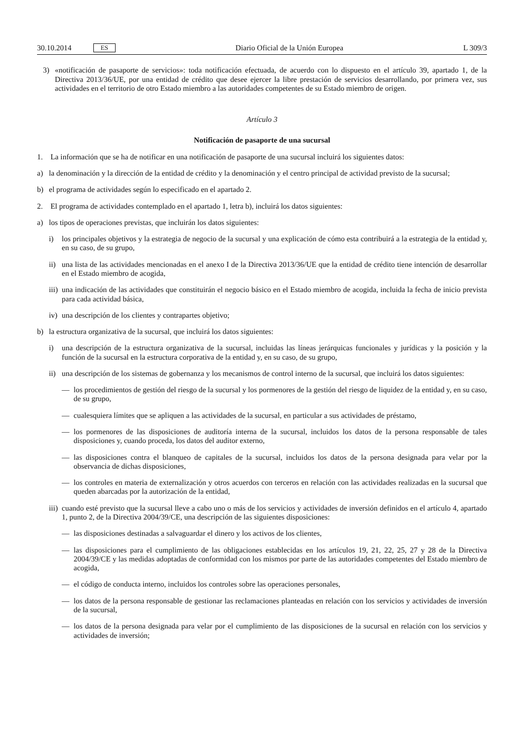30.10.2014 ES
Diario Oficial de la Unión Europea L 309/3
3) «notificación de pasaporte de servicios»: toda notificación efectuada, de acuerdo con lo dispuesto en el artículo 39, apartado 1, de la Directiva 2013/36/UE, por una entidad de crédito que desee ejercer la libre prestación de servicios desarrollando, por primera vez, sus actividades en el territorio de otro Estado miembro a las autoridades competentes de su Estado miembro de origen.
Artículo 3
Notificación de pasaporte de una sucursal
1. La información que se ha de notificar en una notificación de pasaporte de una sucursal incluirá los siguientes datos:
a) la denominación y la dirección de la entidad de crédito y la denominación y el centro principal de actividad previsto de la sucursal;
b) el programa de actividades según lo especificado en el apartado 2.
2. El programa de actividades contemplado en el apartado 1, letra b), incluirá los datos siguientes:
a) los tipos de operaciones previstas, que incluirán los datos siguientes:
i) los principales objetivos y la estrategia de negocio de la sucursal y una explicación de cómo esta contribuirá a la estrategia de la entidad y, en su caso, de su grupo,
ii) una lista de las actividades mencionadas en el anexo I de la Directiva 2013/36/UE que la entidad de crédito tiene intención de desarrollar en el Estado miembro de acogida,
iii) una indicación de las actividades que constituirán el negocio básico en el Estado miembro de acogida, incluida la fecha de inicio prevista para cada actividad básica,
iv) una descripción de los clientes y contrapartes objetivo;
b) la estructura organizativa de la sucursal, que incluirá los datos siguientes:
i) una descripción de la estructura organizativa de la sucursal, incluidas las líneas jerárquicas funcionales y jurídicas y la posición y la función de la sucursal en la estructura corporativa de la entidad y, en su caso, de su grupo,
ii) una descripción de los sistemas de gobernanza y los mecanismos de control interno de la sucursal, que incluirá los datos siguientes:
— los procedimientos de gestión del riesgo de la sucursal y los pormenores de la gestión del riesgo de liquidez de la entidad y, en su caso, de su grupo,
— cualesquiera límites que se apliquen a las actividades de la sucursal, en particular a sus actividades de préstamo,
— los pormenores de las disposiciones de auditoría interna de la sucursal, incluidos los datos de la persona responsable de tales disposiciones y, cuando proceda, los datos del auditor externo,
— las disposiciones contra el blanqueo de capitales de la sucursal, incluidos los datos de la persona designada para velar por la observancia de dichas disposiciones,
— los controles en materia de externalización y otros acuerdos con terceros en relación con las actividades realizadas en la sucursal que queden abarcadas por la autorización de la entidad,
iii) cuando esté previsto que la sucursal lleve a cabo uno o más de los servicios y actividades de inversión definidos en el artículo 4, apartado 1, punto 2, de la Directiva 2004/39/CE, una descripción de las siguientes disposiciones:
— las disposiciones destinadas a salvaguardar el dinero y los activos de los clientes,
— las disposiciones para el cumplimiento de las obligaciones establecidas en los artículos 19, 21, 22, 25, 27 y 28 de la Directiva 2004/39/CE y las medidas adoptadas de conformidad con los mismos por parte de las autoridades competentes del Estado miembro de acogida,
— el código de conducta interno, incluidos los controles sobre las operaciones personales,
— los datos de la persona responsable de gestionar las reclamaciones planteadas en relación con los servicios y actividades de inversión de la sucursal,
— los datos de la persona designada para velar por el cumplimiento de las disposiciones de la sucursal en relación con los servicios y actividades de inversión;